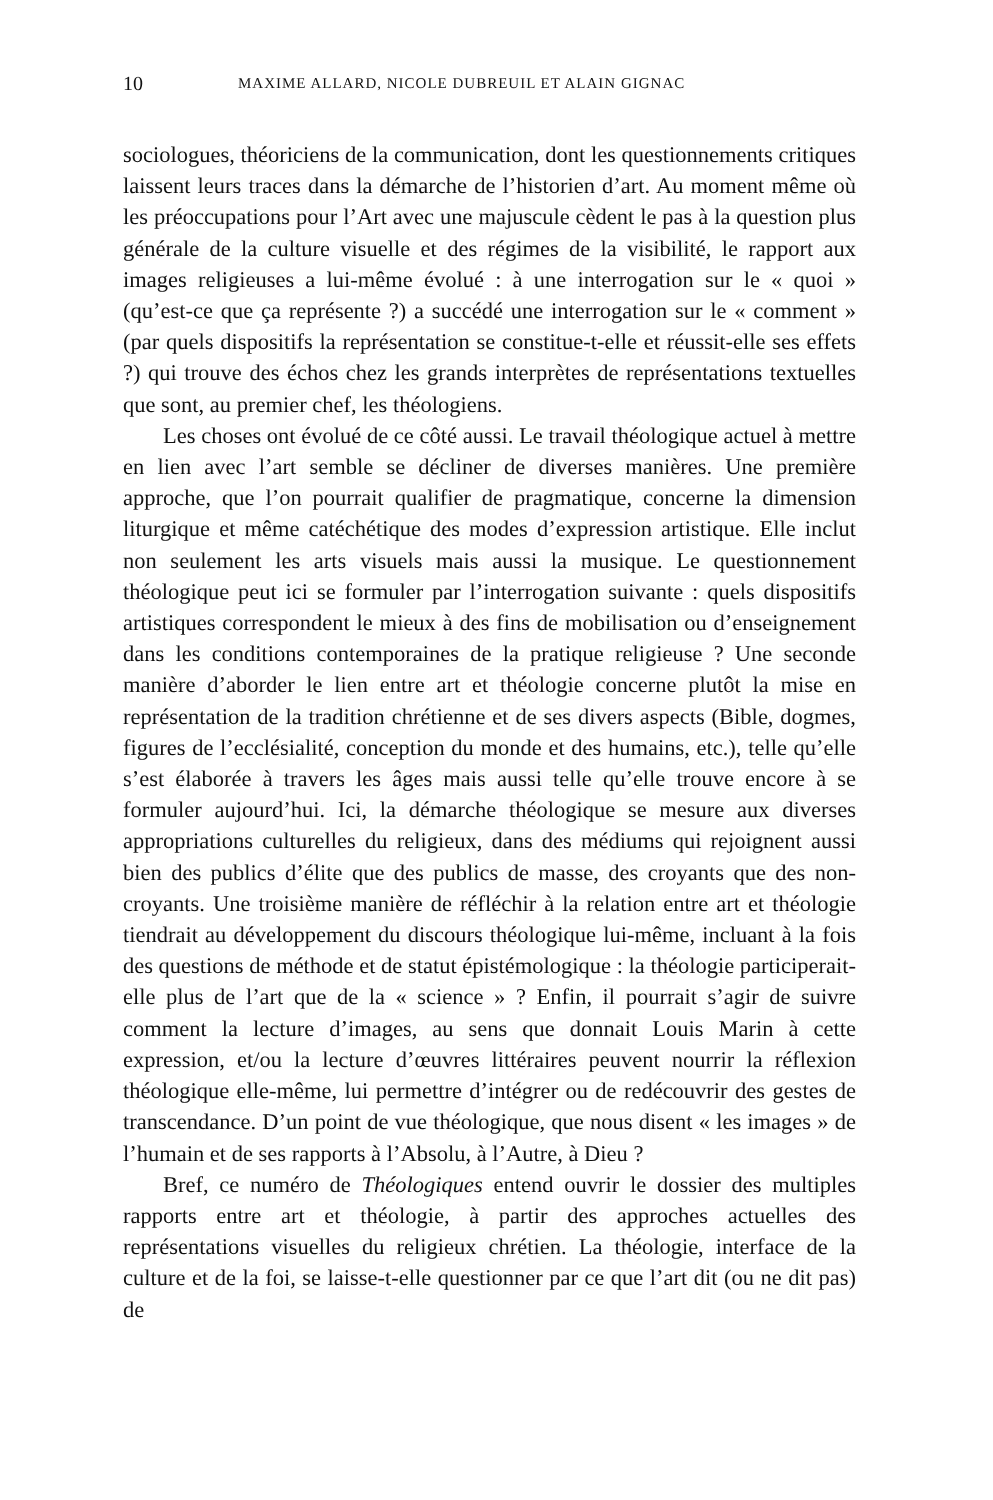10 MAXIME ALLARD, NICOLE DUBREUIL ET ALAIN GIGNAC
sociologues, théoriciens de la communication, dont les questionnements critiques laissent leurs traces dans la démarche de l’historien d’art. Au moment même où les préoccupations pour l’Art avec une majuscule cèdent le pas à la question plus générale de la culture visuelle et des régimes de la visibilité, le rapport aux images religieuses a lui-même évolué : à une interrogation sur le « quoi » (qu’est-ce que ça représente ?) a succédé une interrogation sur le « comment » (par quels dispositifs la représentation se constitue-t-elle et réussit-elle ses effets ?) qui trouve des échos chez les grands interprètes de représentations textuelles que sont, au premier chef, les théologiens.
Les choses ont évolué de ce côté aussi. Le travail théologique actuel à mettre en lien avec l’art semble se décliner de diverses manières. Une première approche, que l’on pourrait qualifier de pragmatique, concerne la dimension liturgique et même catéchétique des modes d’expression artistique. Elle inclut non seulement les arts visuels mais aussi la musique. Le questionnement théologique peut ici se formuler par l’interrogation suivante : quels dispositifs artistiques correspondent le mieux à des fins de mobilisation ou d’enseignement dans les conditions contemporaines de la pratique religieuse ? Une seconde manière d’aborder le lien entre art et théologie concerne plutôt la mise en représentation de la tradition chrétienne et de ses divers aspects (Bible, dogmes, figures de l’ecclésialité, conception du monde et des humains, etc.), telle qu’elle s’est élaborée à travers les âges mais aussi telle qu’elle trouve encore à se formuler aujourd’hui. Ici, la démarche théologique se mesure aux diverses appropriations culturelles du religieux, dans des médiums qui rejoignent aussi bien des publics d’élite que des publics de masse, des croyants que des non-croyants. Une troisième manière de réfléchir à la relation entre art et théologie tiendrait au développement du discours théologique lui-même, incluant à la fois des questions de méthode et de statut épistémologique : la théologie participerait-elle plus de l’art que de la « science » ? Enfin, il pourrait s’agir de suivre comment la lecture d’images, au sens que donnait Louis Marin à cette expression, et/ou la lecture d’œuvres littéraires peuvent nourrir la réflexion théologique elle-même, lui permettre d’intégrer ou de redécouvrir des gestes de transcendance. D’un point de vue théologique, que nous disent « les images » de l’humain et de ses rapports à l’Absolu, à l’Autre, à Dieu ?
Bref, ce numéro de Théologiques entend ouvrir le dossier des multiples rapports entre art et théologie, à partir des approches actuelles des représentations visuelles du religieux chrétien. La théologie, interface de la culture et de la foi, se laisse-t-elle questionner par ce que l’art dit (ou ne dit pas) de